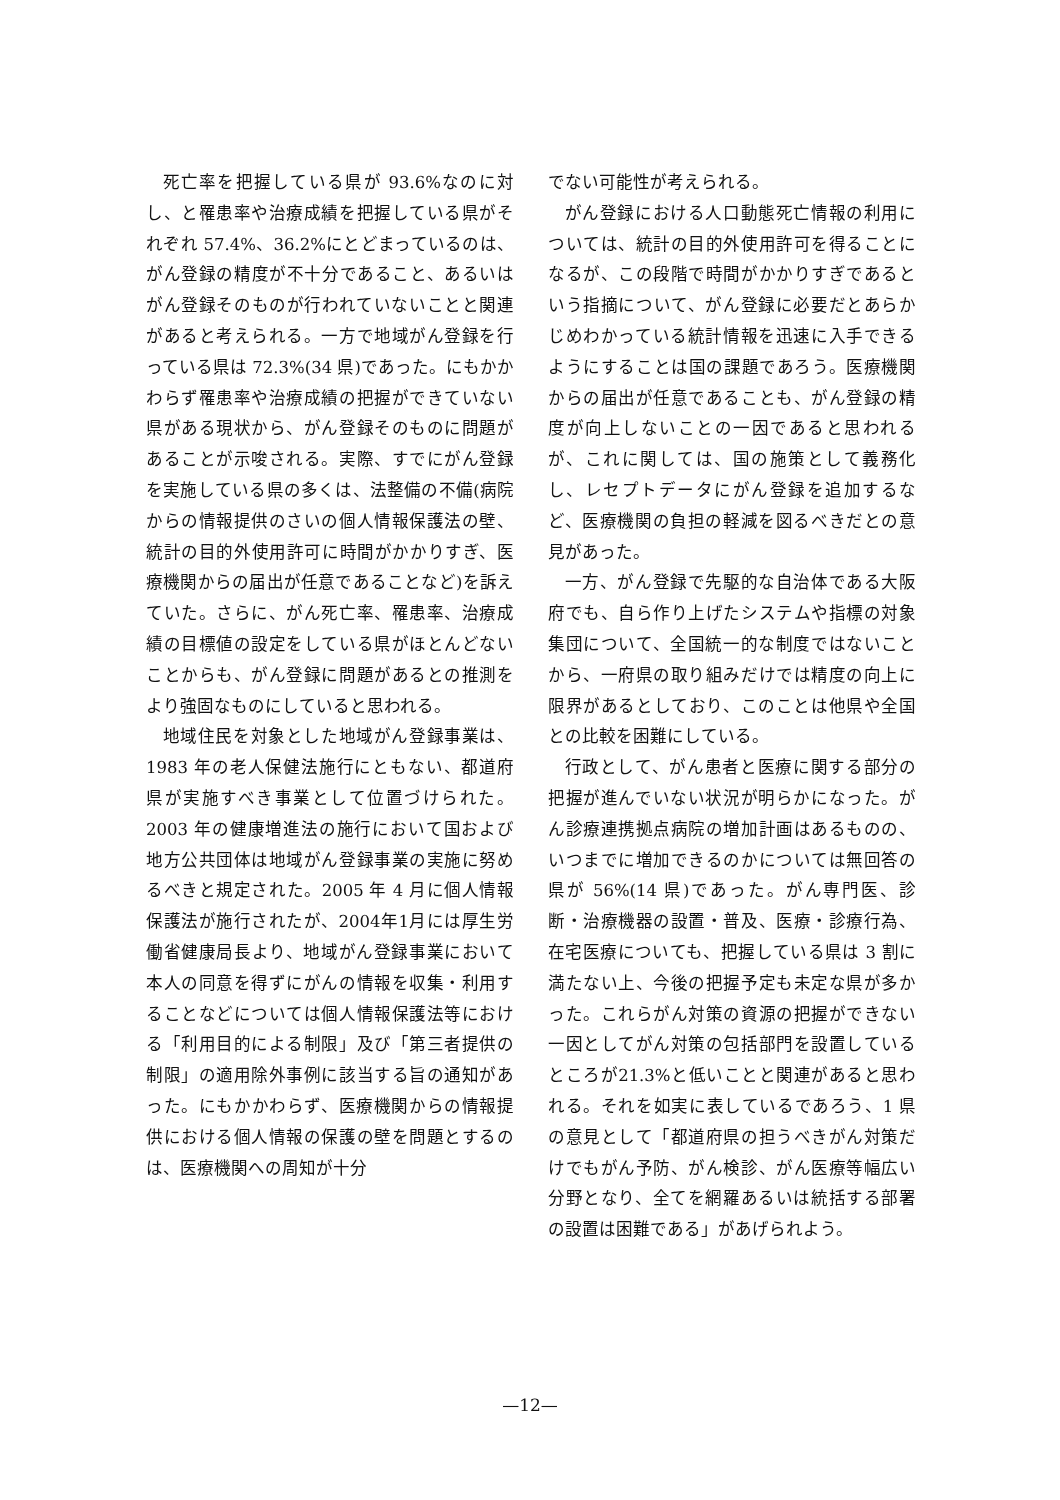死亡率を把握している県が 93.6%なのに対し、と罹患率や治療成績を把握している県がそれぞれ 57.4%、36.2%にとどまっているのは、がん登録の精度が不十分であること、あるいはがん登録そのものが行われていないことと関連があると考えられる。一方で地域がん登録を行っている県は 72.3%(34 県)であった。にもかかわらず罹患率や治療成績の把握ができていない県がある現状から、がん登録そのものに問題があることが示唆される。実際、すでにがん登録を実施している県の多くは、法整備の不備(病院からの情報提供のさいの個人情報保護法の壁、統計の目的外使用許可に時間がかかりすぎ、医療機関からの届出が任意であることなど)を訴えていた。さらに、がん死亡率、罹患率、治療成績の目標値の設定をしている県がほとんどないことからも、がん登録に問題があるとの推測をより強固なものにしていると思われる。
地域住民を対象とした地域がん登録事業は、1983 年の老人保健法施行にともない、都道府県が実施すべき事業として位置づけられた。2003 年の健康増進法の施行において国および地方公共団体は地域がん登録事業の実施に努めるべきと規定された。2005 年 4 月に個人情報保護法が施行されたが、2004年1月には厚生労働省健康局長より、地域がん登録事業において本人の同意を得ずにがんの情報を収集・利用することなどについては個人情報保護法等における「利用目的による制限」及び「第三者提供の制限」の適用除外事例に該当する旨の通知があった。にもかかわらず、医療機関からの情報提供における個人情報の保護の壁を問題とするのは、医療機関への周知が十分
でない可能性が考えられる。
がん登録における人口動態死亡情報の利用については、統計の目的外使用許可を得ることになるが、この段階で時間がかかりすぎであるという指摘について、がん登録に必要だとあらかじめわかっている統計情報を迅速に入手できるようにすることは国の課題であろう。医療機関からの届出が任意であることも、がん登録の精度が向上しないことの一因であると思われるが、これに関しては、国の施策として義務化し、レセプトデータにがん登録を追加するなど、医療機関の負担の軽減を図るべきだとの意見があった。
一方、がん登録で先駆的な自治体である大阪府でも、自ら作り上げたシステムや指標の対象集団について、全国統一的な制度ではないことから、一府県の取り組みだけでは精度の向上に限界があるとしており、このことは他県や全国との比較を困難にしている。
行政として、がん患者と医療に関する部分の把握が進んでいない状況が明らかになった。がん診療連携拠点病院の増加計画はあるものの、いつまでに増加できるのかについては無回答の県が 56%(14 県)であった。がん専門医、診断・治療機器の設置・普及、医療・診療行為、在宅医療についても、把握している県は 3 割に満たない上、今後の把握予定も未定な県が多かった。これらがん対策の資源の把握ができない一因としてがん対策の包括部門を設置しているところが21.3%と低いことと関連があると思われる。それを如実に表しているであろう、1 県の意見として「都道府県の担うべきがん対策だけでもがん予防、がん検診、がん医療等幅広い分野となり、全てを網羅あるいは統括する部署の設置は困難である」があげられよう。
—12—